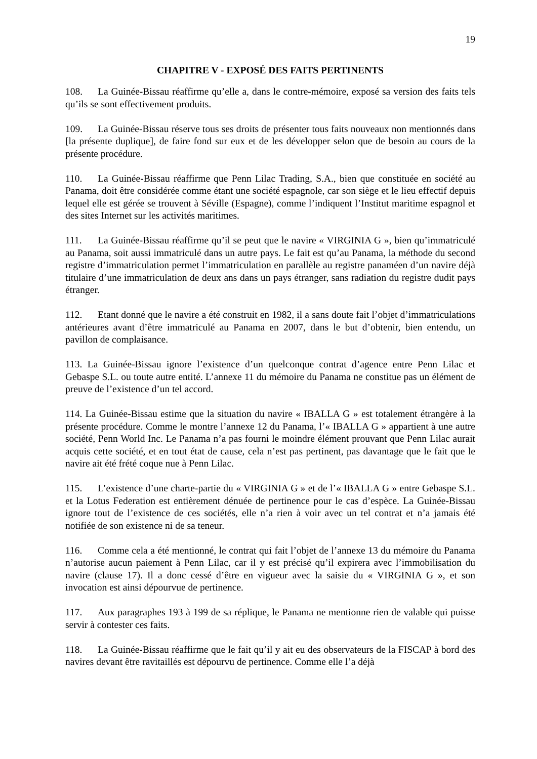19
CHAPITRE V - EXPOSÉ DES FAITS PERTINENTS
108. La Guinée-Bissau réaffirme qu’elle a, dans le contre-mémoire, exposé sa version des faits tels qu’ils se sont effectivement produits.
109. La Guinée-Bissau réserve tous ses droits de présenter tous faits nouveaux non mentionnés dans [la présente duplique], de faire fond sur eux et de les développer selon que de besoin au cours de la présente procédure.
110. La Guinée-Bissau réaffirme que Penn Lilac Trading, S.A., bien que constituée en société au Panama, doit être considérée comme étant une société espagnole, car son siège et le lieu effectif depuis lequel elle est gérée se trouvent à Séville (Espagne), comme l’indiquent l’Institut maritime espagnol et des sites Internet sur les activités maritimes.
111. La Guinée-Bissau réaffirme qu’il se peut que le navire « VIRGINIA G », bien qu’immatriculé au Panama, soit aussi immatriculé dans un autre pays. Le fait est qu’au Panama, la méthode du second registre d’immatriculation permet l’immatriculation en parallèle au registre panaméen d’un navire déjà titulaire d’une immatriculation de deux ans dans un pays étranger, sans radiation du registre dudit pays étranger.
112. Etant donné que le navire a été construit en 1982, il a sans doute fait l’objet d’immatriculations antérieures avant d’être immatriculé au Panama en 2007, dans le but d’obtenir, bien entendu, un pavillon de complaisance.
113. La Guinée-Bissau ignore l’existence d’un quelconque contrat d’agence entre Penn Lilac et Gebaspe S.L. ou toute autre entité. L’annexe 11 du mémoire du Panama ne constitue pas un élément de preuve de l’existence d’un tel accord.
114. La Guinée-Bissau estime que la situation du navire « IBALLA G » est totalement étrangère à la présente procédure. Comme le montre l’annexe 12 du Panama, l’« IBALLA G » appartient à une autre société, Penn World Inc. Le Panama n’a pas fourni le moindre élément prouvant que Penn Lilac aurait acquis cette société, et en tout état de cause, cela n’est pas pertinent, pas davantage que le fait que le navire ait été frété coque nue à Penn Lilac.
115. L’existence d’une charte-partie du « VIRGINIA G » et de l’« IBALLA G » entre Gebaspe S.L. et la Lotus Federation est entièrement dénuée de pertinence pour le cas d’espèce. La Guinée-Bissau ignore tout de l’existence de ces sociétés, elle n’a rien à voir avec un tel contrat et n’a jamais été notifiée de son existence ni de sa teneur.
116. Comme cela a été mentionné, le contrat qui fait l’objet de l’annexe 13 du mémoire du Panama n’autorise aucun paiement à Penn Lilac, car il y est précisé qu’il expirera avec l’immobilisation du navire (clause 17). Il a donc cessé d’être en vigueur avec la saisie du « VIRGINIA G », et son invocation est ainsi dépourvue de pertinence.
117. Aux paragraphes 193 à 199 de sa réplique, le Panama ne mentionne rien de valable qui puisse servir à contester ces faits.
118. La Guinée-Bissau réaffirme que le fait qu’il y ait eu des observateurs de la FISCAP à bord des navires devant être ravitaillés est dépourvu de pertinence. Comme elle l’a déjà